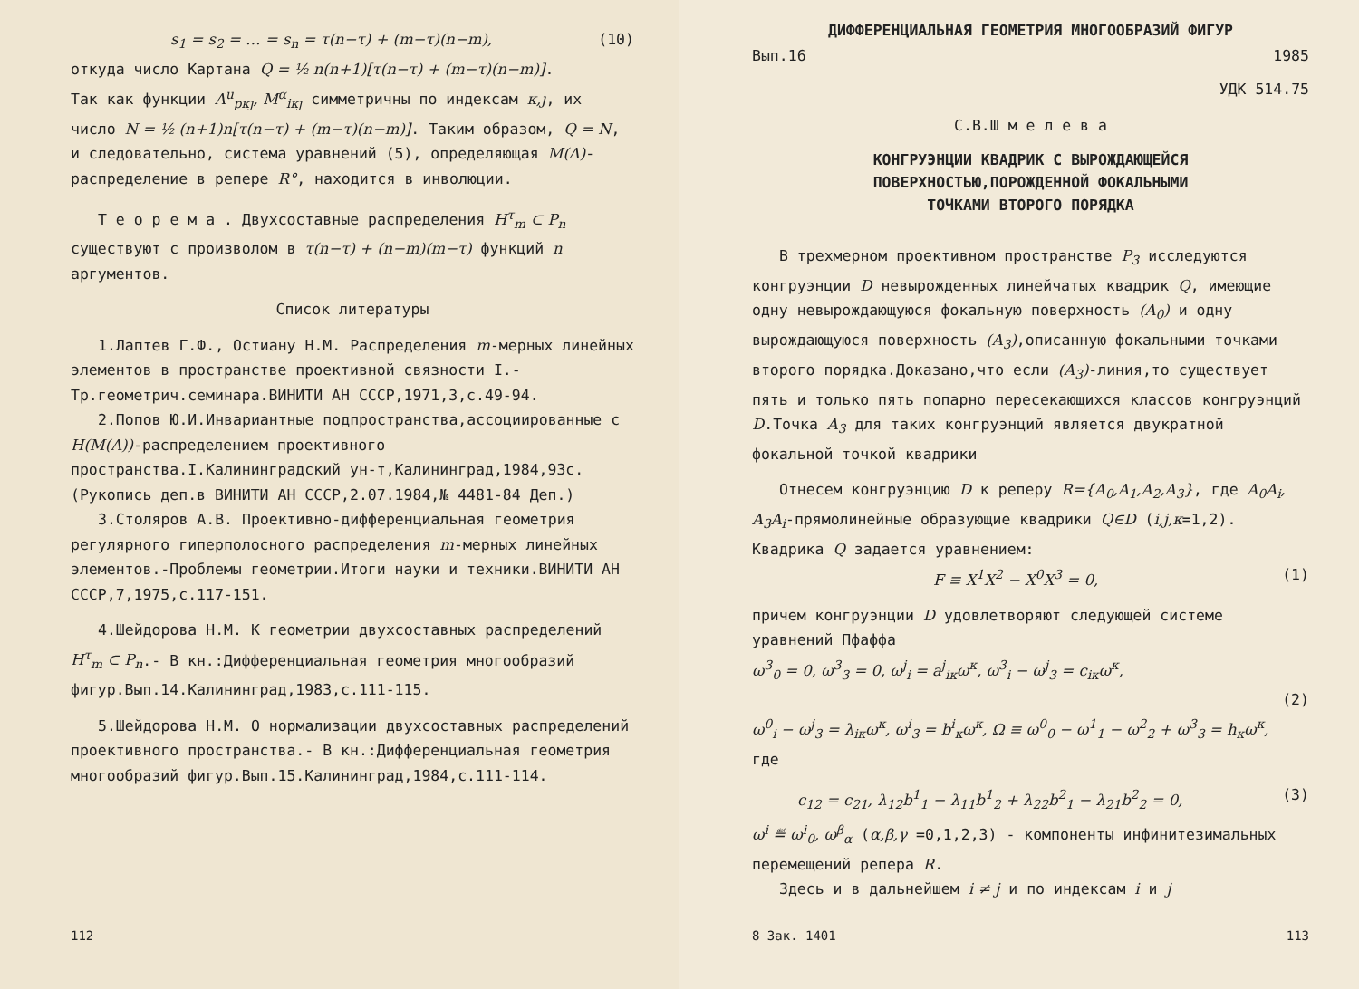s<sub>1</sub> = s<sub>2</sub> = … = s<sub>n</sub> = τ(n−τ) + (m−τ)(n−m), (10)
откуда число Картана Q = ½ n(n+1)[τ(n−τ) + (m−τ)(n−m)].
Так как функции Λ<sup>u</sup><sub>pκȷ</sub>, M<sup>α</sup><sub>iκȷ</sub> симметричны по индексам κ,ȷ, их число N = ½ (n+1)n[τ(n−τ) + (m−τ)(n−m)]. Таким образом, Q = N, и следовательно, система уравнений (5), определяющая M(Λ)-распределение в репере R°, находится в инволюции.
Т е о р е м а . Двухсоставные распределения H<sup>τ</sup><sub>m</sub> ⊂ P<sub>n</sub> существуют с произволом в τ(n−τ) + (n−m)(m−τ) функций n аргументов.
Список литературы
1.Лаптев Г.Ф., Остиану Н.М. Распределения m-мерных линейных элементов в пространстве проективной связности I.-Тр.геометрич.семинара.ВИНИТИ АН СССР,1971,3,с.49-94.
2.Попов Ю.И.Инвариантные подпространства,ассоциированные с H(M(Λ))-распределением проективного пространства.I.Калининградский ун-т,Калининград,1984,93с.(Рукопись деп.в ВИНИТИ АН СССР,2.07.1984,№ 4481-84 Деп.)
3.Столяров А.В. Проективно-дифференциальная геометрия регулярного гиперполосного распределения m-мерных линейных элементов.-Проблемы геометрии.Итоги науки и техники.ВИНИТИ АН СССР,7,1975,с.117-151.
4.Шейдорова Н.М. К геометрии двухсоставных распределений H<sup>τ</sup><sub>m</sub> ⊂ P<sub>n</sub>.- В кн.:Дифференциальная геометрия многообразий фигур.Вып.14.Калининград,1983,с.111-115.
5.Шейдорова Н.М. О нормализации двухсоставных распределений проективного пространства.- В кн.:Дифференциальная геометрия многообразий фигур.Вып.15.Калининград,1984,с.111-114.
112
ДИФФЕРЕНЦИАЛЬНАЯ ГЕОМЕТРИЯ МНОГООБРАЗИЙ ФИГУР
Вып.16 1985
УДК 514.75
С.В.Ш м е л е в а
КОНГРУЭНЦИИ КВАДРИК С ВЫРОЖДАЮЩЕЙСЯ
ПОВЕРХНОСТЬЮ,ПОРОЖДЕННОЙ ФОКАЛЬНЫМИ
ТОЧКАМИ ВТОРОГО ПОРЯДКА
В трехмерном проективном пространстве P<sub>3</sub> исследуются конгруэнции D невырожденных линейчатых квадрик Q, имеющие одну невырождающуюся фокальную поверхность (A<sub>0</sub>) и одну вырождающуюся поверхность (A<sub>3</sub>),описанную фокальными точками второго порядка.Доказано,что если (A<sub>3</sub>)-линия,то существует пять и только пять попарно пересекающихся классов конгруэнций D.Точка A<sub>3</sub> для таких конгруэнций является двукратной фокальной точкой квадрики
Отнесем конгруэнцию D к реперу R={A<sub>0</sub>,A<sub>1</sub>,A<sub>2</sub>,A<sub>3</sub>}, где A<sub>0</sub>A<sub>i</sub>, A<sub>3</sub>A<sub>i</sub>-прямолинейные образующие квадрики Q∈D (i,j,κ=1,2). Квадрика Q задается уравнением:
F ≡ X<sup>1</sup>X<sup>2</sup> − X<sup>0</sup>X<sup>3</sup> = 0, (1)
причем конгруэнции D удовлетворяют следующей системе уравнений Пфаффа
ω<sup>3</sup><sub>0</sub> = 0, ω<sup>3</sup><sub>3</sub> = 0, ω<sup>j</sup><sub>i</sub> = a<sup>j</sup><sub>iκ</sub>ω<sup>κ</sup>, ω<sup>3</sup><sub>i</sub> − ω<sup>j</sup><sub>3</sub> = c<sub>iκ</sub>ω<sup>κ</sup>,
(2)
ω<sup>0</sup><sub>i</sub> − ω<sup>j</sup><sub>3</sub> = λ<sub>iκ</sub>ω<sup>κ</sup>, ω<sup>i</sup><sub>3</sub> = b<sup>i</sup><sub>κ</sub>ω<sup>κ</sup>, Ω ≡ ω<sup>0</sup><sub>0</sub> − ω<sup>1</sup><sub>1</sub> − ω<sup>2</sup><sub>2</sub> + ω<sup>3</sup><sub>3</sub> = h<sub>κ</sub>ω<sup>κ</sup>,
где
c<sub>12</sub> = c<sub>21</sub>, λ<sub>12</sub>b<sup>1</sup><sub>1</sub> − λ<sub>11</sub>b<sup>1</sup><sub>2</sub> + λ<sub>22</sub>b<sup>2</sup><sub>1</sub> − λ<sub>21</sub>b<sup>2</sup><sub>2</sub> = 0, (3)
ω<sup>i</sup> ≝ ω<sup>i</sup><sub>0</sub>, ω<sup>β</sup><sub>α</sub> (α,β,γ =0,1,2,3) - компоненты инфинитезимальных перемещений репера R.
Здесь и в дальнейшем i ≠ j и по индексам i и j
8 Зак. 1401 113